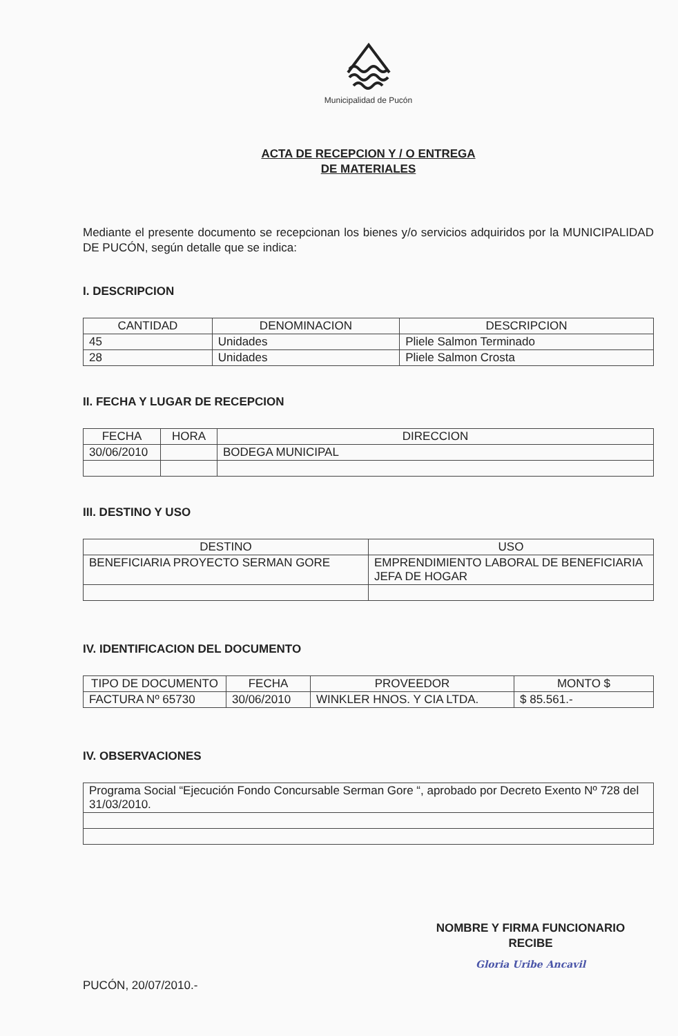Municipalidad de Pucón
ACTA DE RECEPCION Y / O ENTREGA
DE MATERIALES
Mediante el presente documento se recepcionan los bienes y/o servicios adquiridos por la MUNICIPALIDAD DE PUCÓN, según detalle que se indica:
I. DESCRIPCION
| CANTIDAD | DENOMINACION | DESCRIPCION |
| --- | --- | --- |
| 45 | Unidades | Pliele Salmon Terminado |
| 28 | Unidades | Pliele Salmon Crosta |
II. FECHA Y LUGAR DE RECEPCION
| FECHA | HORA | DIRECCION |
| --- | --- | --- |
| 30/06/2010 | | BODEGA MUNICIPAL |
III. DESTINO Y USO
| DESTINO | USO |
| --- | --- |
| BENEFICIARIA PROYECTO SERMAN GORE | EMPRENDIMIENTO LABORAL DE BENEFICIARIA JEFA DE HOGAR |
IV. IDENTIFICACION DEL DOCUMENTO
| TIPO DE DOCUMENTO | FECHA | PROVEEDOR | MONTO $ |
| --- | --- | --- | --- |
| FACTURA Nº 65730 | 30/06/2010 | WINKLER HNOS. Y CIA LTDA. | $ 85.561.- |
IV. OBSERVACIONES
| Programa Social “Ejecución Fondo Concursable Serman Gore “, aprobado por Decreto Exento Nº 728 del 31/03/2010. |
NOMBRE Y FIRMA FUNCIONARIO
RECIBE
Gloria Uribe Ancavil
PUCÓN, 20/07/2010.-